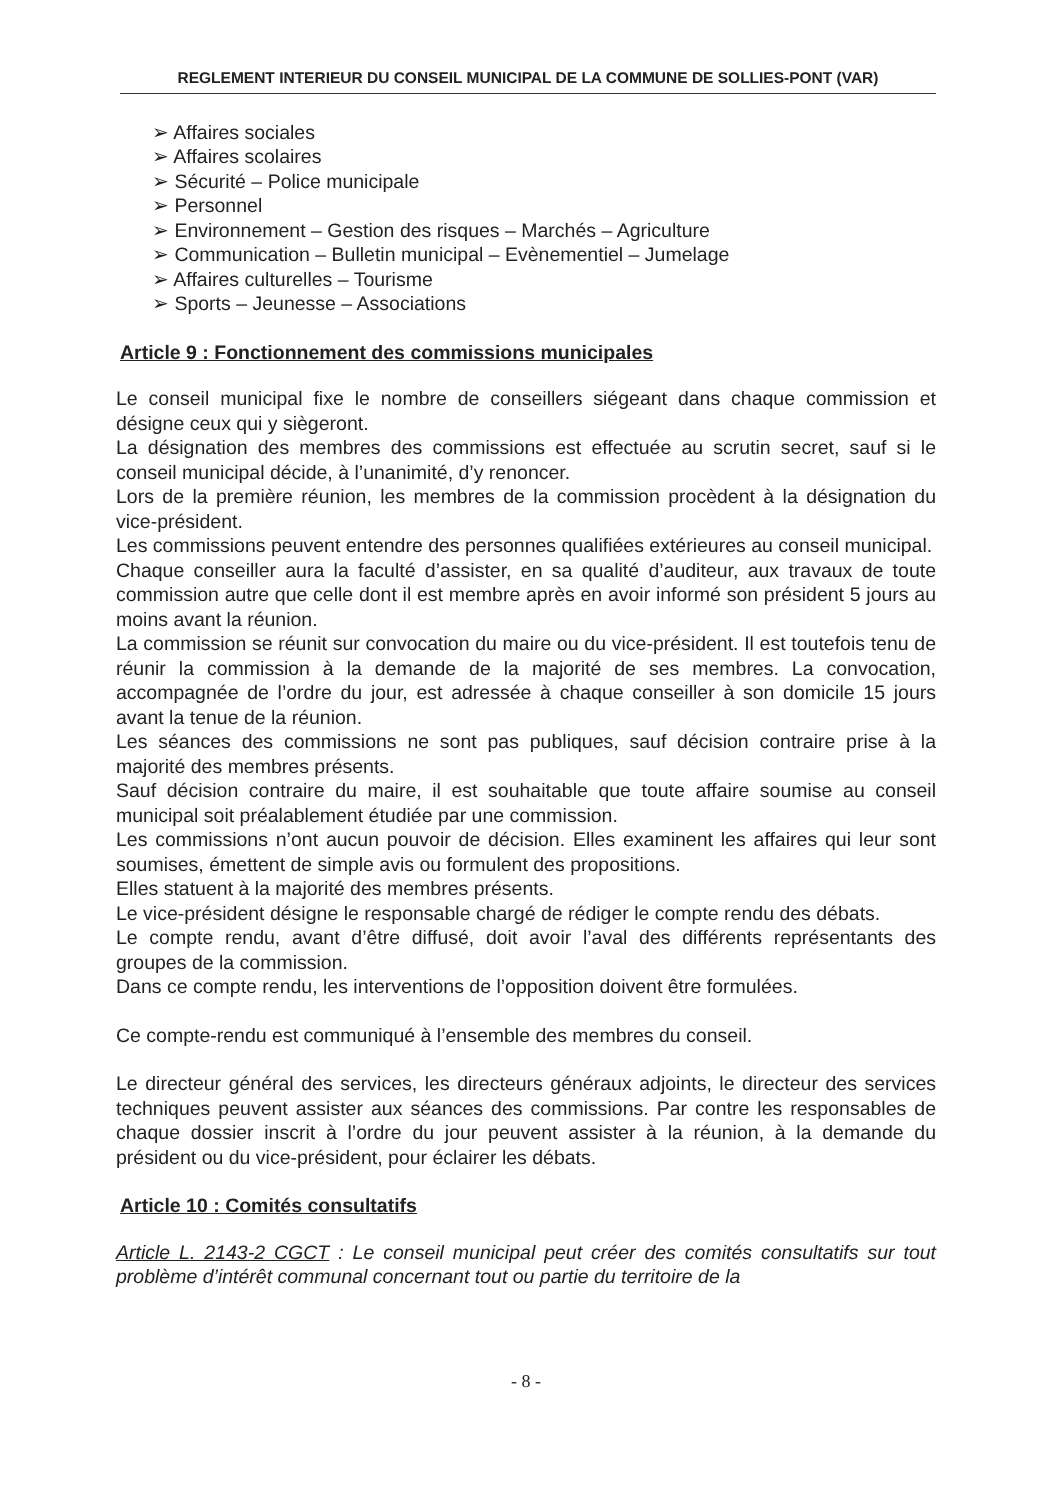REGLEMENT INTERIEUR DU CONSEIL MUNICIPAL DE LA COMMUNE DE SOLLIES-PONT (VAR)
➢ Affaires sociales
➢ Affaires scolaires
➢ Sécurité – Police municipale
➢ Personnel
➢ Environnement – Gestion des risques – Marchés – Agriculture
➢ Communication – Bulletin municipal – Evènementiel – Jumelage
➢ Affaires culturelles – Tourisme
➢ Sports – Jeunesse – Associations
Article 9 : Fonctionnement des commissions municipales
Le conseil municipal fixe le nombre de conseillers siégeant dans chaque commission et désigne ceux qui y siègeront.
La désignation des membres des commissions est effectuée au scrutin secret, sauf si le conseil municipal décide, à l’unanimité, d’y renoncer.
Lors de la première réunion, les membres de la commission procèdent à la désignation du vice-président.
Les commissions peuvent entendre des personnes qualifiées extérieures au conseil municipal.
Chaque conseiller aura la faculté d’assister, en sa qualité d’auditeur, aux travaux de toute commission autre que celle dont il est membre après en avoir informé son président 5 jours au moins avant la réunion.
La commission se réunit sur convocation du maire ou du vice-président. Il est toutefois tenu de réunir la commission à la demande de la majorité de ses membres. La convocation, accompagnée de l’ordre du jour, est adressée à chaque conseiller à son domicile 15 jours avant la tenue de la réunion.
Les séances des commissions ne sont pas publiques, sauf décision contraire prise à la majorité des membres présents.
Sauf décision contraire du maire, il est souhaitable que toute affaire soumise au conseil municipal soit préalablement étudiée par une commission.
Les commissions n’ont aucun pouvoir de décision. Elles examinent les affaires qui leur sont soumises, émettent de simple avis ou formulent des propositions.
Elles statuent à la majorité des membres présents.
Le vice-président désigne le responsable chargé de rédiger le compte rendu des débats.
Le compte rendu, avant d’être diffusé, doit avoir l’aval des différents représentants des groupes de la commission.
Dans ce compte rendu, les interventions de l’opposition doivent être formulées.
Ce compte-rendu est communiqué à l’ensemble des membres du conseil.
Le directeur général des services, les directeurs généraux adjoints, le directeur des services techniques peuvent assister aux séances des commissions. Par contre les responsables de chaque dossier inscrit à l’ordre du jour peuvent assister à la réunion, à la demande du président ou du vice-président, pour éclairer les débats.
Article 10 : Comités consultatifs
Article L. 2143-2 CGCT : Le conseil municipal peut créer des comités consultatifs sur tout problème d’intérêt communal concernant tout ou partie du territoire de la
- 8 -